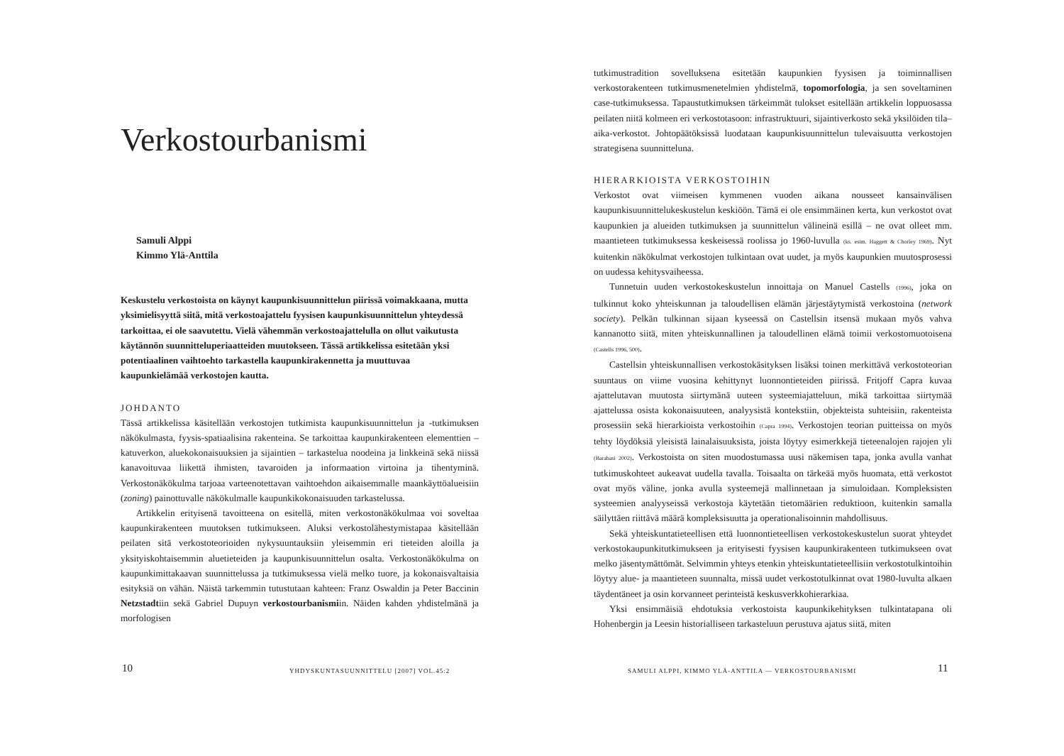Verkostourbanismi
Samuli Alppi
Kimmo Ylä-Anttila
Keskustelu verkostoista on käynyt kaupunkisuunnittelun piirissä voimakkaana, mutta yksimielisyyttä siitä, mitä verkostoajattelu fyysisen kaupunkisuunnittelun yhteydessä tarkoittaa, ei ole saavutettu. Vielä vähemmän verkostoajattelulla on ollut vaikutusta käytännön suunnitteluperiaatteiden muutokseen. Tässä artikkelissa esitetään yksi potentiaalinen vaihtoehto tarkastella kaupunkirakennetta ja muuttuvaa kaupunkielämää verkostojen kautta.
JOHDANTO
Tässä artikkelissa käsitellään verkostojen tutkimista kaupunkisuunnittelun ja -tutkimuksen näkökulmasta, fyysis-spatiaalisina rakenteina. Se tarkoittaa kaupunkirakenteen elementtien – katuverkon, aluekokonaisuuksien ja sijaintien – tarkastelua noodeina ja linkkeinä sekä niissä kanavoituvaa liikettä ihmisten, tavaroiden ja informaation virtoina ja tihentyminä. Verkostonäkökulma tarjoaa varteenotettavan vaihtoehdon aikaisemmalle maankäyttöalueisiin (zoning) painottuvalle näkökulmalle kaupunkikokonaisuuden tarkastelussa.
Artikkelin erityisenä tavoitteena on esitellä, miten verkostonäkökulmaa voi soveltaa kaupunkirakenteen muutoksen tutkimukseen. Aluksi verkostolähestymistapaa käsitellään peilaten sitä verkostoteorioiden nykysuuntauksiin yleisemmin eri tieteiden aloilla ja yksityiskohtaisemmin aluetieteiden ja kaupunkisuunnittelun osalta. Verkostonäkökulma on kaupunkimittakaavan suunnittelussa ja tutkimuksessa vielä melko tuore, ja kokonaisvaltaisia esityksiä on vähän. Näistä tarkemmin tutustutaan kahteen: Franz Oswaldin ja Peter Baccinin Netzstadtiin sekä Gabriel Dupuyn verkostourbanismiin. Näiden kahden yhdistelmänä ja morfologisen
10
YHDYSKUNTASUUNNITTELU [2007] VOL.45:2
tutkimustradition sovelluksena esitetään kaupunkien fyysisen ja toiminnallisen verkostorakenteen tutkimusmenetelmien yhdistelmä, topomorfologia, ja sen soveltaminen case-tutkimuksessa. Tapaustutkimuksen tärkeimmät tulokset esitellään artikkelin loppuosassa peilaten niitä kolmeen eri verkostotasoon: infrastruktuuri, sijaintiverkosto sekä yksilöiden tila–aika-verkostot. Johtopäätöksissä luodataan kaupunkisuunnittelun tulevaisuutta verkostojen strategisena suunnitteluna.
HIERARKIOISTA VERKOSTOIHIN
Verkostot ovat viimeisen kymmenen vuoden aikana nousseet kansainvälisen kaupunkisuunnittelukeskustelun keskiöön. Tämä ei ole ensimmäinen kerta, kun verkostot ovat kaupunkien ja alueiden tutkimuksen ja suunnittelun välineinä esillä – ne ovat olleet mm. maantieteen tutkimuksessa keskeisessä roolissa jo 1960-luvulla (ks. esim. Haggett & Chorley 1969). Nyt kuitenkin näkökulmat verkostojen tulkintaan ovat uudet, ja myös kaupunkien muutosprosessi on uudessa kehitysvaiheessa.
Tunnetuin uuden verkostokeskustelun innoittaja on Manuel Castells (1996), joka on tulkinnut koko yhteiskunnan ja taloudellisen elämän järjestäytymistä verkostoina (network society). Pelkän tulkinnan sijaan kyseessä on Castellsin itsensä mukaan myös vahva kannanotto siitä, miten yhteiskunnallinen ja taloudellinen elämä toimii verkostomuotoisena (Castells 1996, 500).
Castellsin yhteiskunnallisen verkostokäsityksen lisäksi toinen merkittävä verkostoteorian suuntaus on viime vuosina kehittynyt luonnontieteiden piirissä. Fritjoff Capra kuvaa ajattelutavan muutosta siirtymänä uuteen systeemiajatteluun, mikä tarkoittaa siirtymää ajattelussa osista kokonaisuuteen, analyysistä kontekstiin, objekteista suhteisiin, rakenteista prosessiin sekä hierarkioista verkostoihin (Capra 1994). Verkostojen teorian puitteissa on myös tehty löydöksiä yleisistä lainalaisuuksista, joista löytyy esimerkkejä tieteenalojen rajojen yli (Barabasi 2002). Verkostoista on siten muodostumassa uusi näkemisen tapa, jonka avulla vanhat tutkimuskohteet aukeavat uudella tavalla. Toisaalta on tärkeää myös huomata, että verkostot ovat myös väline, jonka avulla systeemejä mallinnetaan ja simuloidaan. Kompleksisten systeemien analyyseissä verkostoja käytetään tietomäärien reduktioon, kuitenkin samalla säilyttäen riittävä määrä kompleksisuutta ja operationalisoinnin mahdollisuus.
Sekä yhteiskuntatieteellisen että luonnontieteellisen verkostokeskustelun suorat yhteydet verkostokaupunkitutkimukseen ja erityisesti fyysisen kaupunkirakenteen tutkimukseen ovat melko jäsentymättömät. Selvimmin yhteys etenkin yhteiskuntatieteellisiin verkostotulkintoihin löytyy alue- ja maantieteen suunnalta, missä uudet verkostotulkinnat ovat 1980-luvulta alkaen täydentäneet ja osin korvanneet perinteistä keskusverkkohierarkiaa.
Yksi ensimmäisiä ehdotuksia verkostoista kaupunkikehityksen tulkintatapana oli Hohenbergin ja Leesin historialliseen tarkasteluun perustuva ajatus siitä, miten
SAMULI ALPPI, KIMMO YLÄ-ANTTILA — VERKOSTOURBANISMI
11